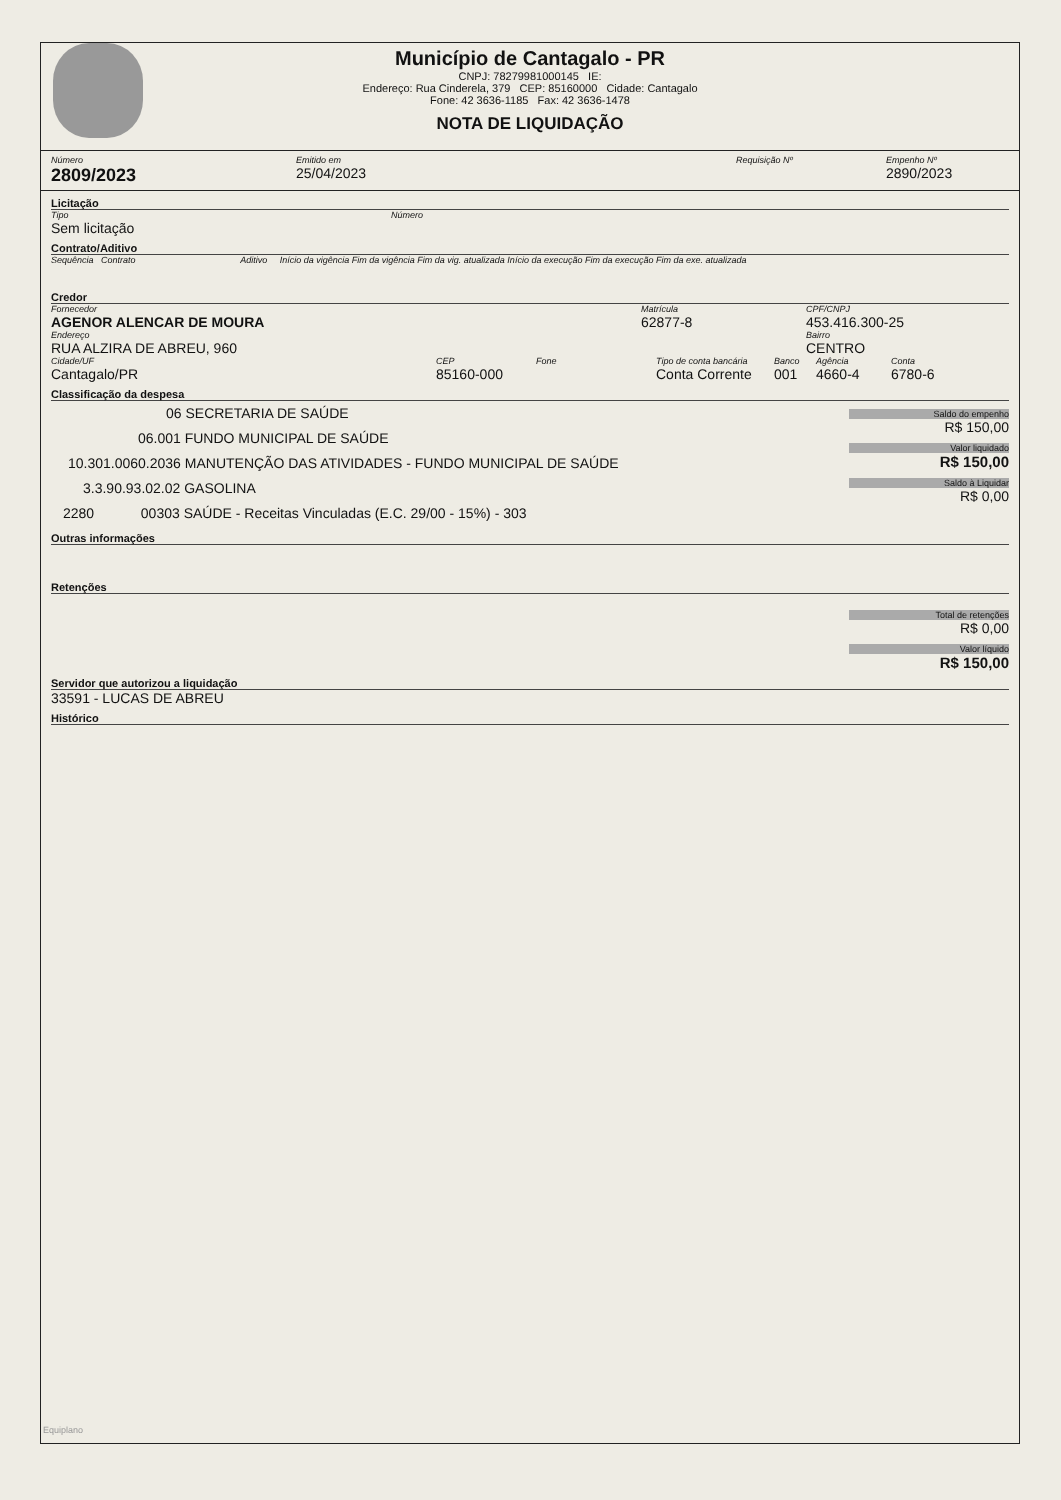Município de Cantagalo - PR
CNPJ: 78279981000145 IE:
Endereço: Rua Cinderela, 379 CEP: 85160000 Cidade: Cantagalo
Fone: 42 3636-1185 Fax: 42 3636-1478
NOTA DE LIQUIDAÇÃO
Número
2809/2023
Emitido em
25/04/2023
Requisição Nº Empenho Nº
2890/2023
Licitação
Tipo
Sem licitação
Número
Contrato/Aditivo
Sequência Contrato Aditivo Início da vigência Fim da vigência Fim da vig. atualizada Início da execução Fim da execução Fim da exe. atualizada
Credor
Fornecedor
AGENOR ALENCAR DE MOURA
Endereço
RUA ALZIRA DE ABREU, 960
Matrícula
62877-8
CPF/CNPJ
453.416.300-25
Bairro
CENTRO
Cidade/UF
Cantagalo/PR
CEP
85160-000
Fone Tipo de conta bancária
Conta Corrente
Banco
001
Agência
4660-4
Conta
6780-6
Classificação da despesa
06 SECRETARIA DE SAÚDE
06.001 FUNDO MUNICIPAL DE SAÚDE
10.301.0060.2036 MANUTENÇÃO DAS ATIVIDADES - FUNDO MUNICIPAL DE SAÚDE
3.3.90.93.02.02 GASOLINA
2280 00303 SAÚDE - Receitas Vinculadas (E.C. 29/00 - 15%) - 303
Saldo do empenho
R$ 150,00
Valor liquidado
R$ 150,00
Saldo à Liquidar
R$ 0,00
Outras informações
Retenções
Total de retenções
R$ 0,00
Valor líquido
R$ 150,00
Servidor que autorizou a liquidação
33591 - LUCAS DE ABREU
Histórico
Equiplano